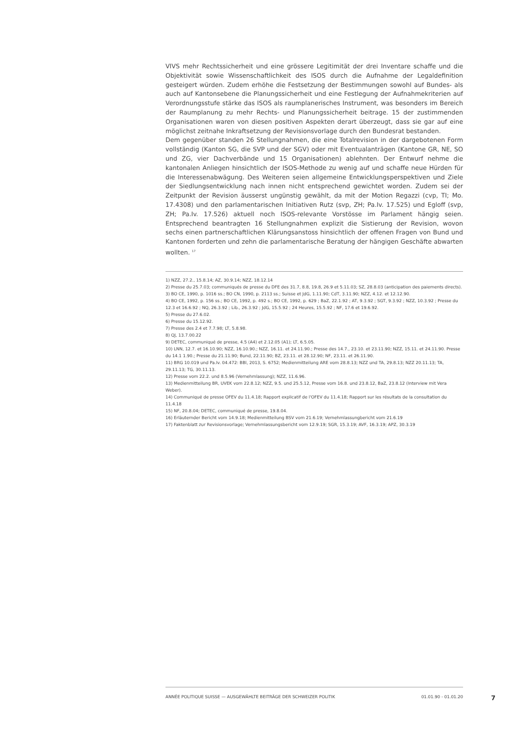VIVS mehr Rechtssicherheit und eine grössere Legitimität der drei Inventare schaffe und die Objektivität sowie Wissenschaftlichkeit des ISOS durch die Aufnahme der Legaldefinition gesteigert würden. Zudem erhöhe die Festsetzung der Bestimmungen sowohl auf Bundes- als auch auf Kantonsebene die Planungssicherheit und eine Festlegung der Aufnahmekriterien auf Verordnungsstufe stärke das ISOS als raumplanerisches Instrument, was besonders im Bereich der Raumplanung zu mehr Rechts- und Planungssicherheit beitrage. 15 der zustimmenden Organisationen waren von diesen positiven Aspekten derart überzeugt, dass sie gar auf eine möglichst zeitnahe Inkraftsetzung der Revisionsvorlage durch den Bundesrat bestanden.
Dem gegenüber standen 26 Stellungnahmen, die eine Totalrevision in der dargebotenen Form vollständig (Kanton SG, die SVP und der SGV) oder mit Eventualanträgen (Kantone GR, NE, SO und ZG, vier Dachverbände und 15 Organisationen) ablehnten. Der Entwurf nehme die kantonalen Anliegen hinsichtlich der ISOS-Methode zu wenig auf und schaffe neue Hürden für die Interessenabwägung. Des Weiteren seien allgemeine Entwicklungsperspektiven und Ziele der Siedlungsentwicklung nach innen nicht entsprechend gewichtet worden. Zudem sei der Zeitpunkt der Revision äusserst ungünstig gewählt, da mit der Motion Regazzi (cvp, TI; Mo. 17.4308) und den parlamentarischen Initiativen Rutz (svp, ZH; Pa.Iv. 17.525) und Egloff (svp, ZH; Pa.Iv. 17.526) aktuell noch ISOS-relevante Vorstösse im Parlament hängig seien. Entsprechend beantragten 16 Stellungnahmen explizit die Sistierung der Revision, wovon sechs einen partnerschaftlichen Klärungsanstoss hinsichtlich der offenen Fragen von Bund und Kantonen forderten und zehn die parlamentarische Beratung der hängigen Geschäfte abwarten wollten. <sup>17</sup>
1) NZZ, 27.2., 15.8.14; AZ, 30.9.14; NZZ, 18.12.14
2) Presse du 25.7.03; communiqués de presse du DFE des 31.7, 8.8, 19.8, 26.9 et 5.11.03; SZ, 28.8.03 (anticipation des paiements directs).
3) BO CE, 1990, p. 1016 ss.; BO CN, 1990, p. 2113 ss.; Suisse et JdG, 1.11.90; CdT, 3.11.90; NZZ, 4.12. et 12.12.90.
4) BO CE, 1992, p. 156 ss.; BO CE, 1992, p. 492 s.; BO CE, 1992, p. 629 ; BaZ, 22.1.92 ; AT, 9.3.92 ; SGT, 9.3.92 ; NZZ, 10.3.92 ; Presse du 12.3 et 16.6.92 ; NQ, 26.3.92 ; Lib., 26.3.92 ; JdG, 15.5.92 ; 24 Heures, 15.5.92 ; NF, 17.6 et 19.6.92.
5) Presse du 27.6.02.
6) Presse du 15.12.92.
7) Presse des 2.4 et 7.7.98; LT, 5.8.98.
8) QJ, 13.7.00.22
9) DETEC, communiqué de presse, 4.5 (A4) et 2.12.05 (A1); LT, 6.5.05.
10) LNN, 12.7. et 16.10.90; NZZ, 16.10.90.; NZZ, 16.11. et 24.11.90.; Presse des 14.7., 23.10. et 23.11.90; NZZ, 15.11. et 24.11.90. Presse du 14.1 1.90.; Presse du 21.11.90; Bund, 22.11.90; BZ, 23.11. et 28.12.90; NF, 23.11. et 26.11.90.
11) BRG 10.019 und Pa.Iv. 04.472: BBl, 2013, S. 6752; Medienmitteilung ARE vom 28.8.13; NZZ und TA, 29.8.13; NZZ 20.11.13; TA, 29.11.13; TG, 30.11.13.
12) Presse vom 22.2. und 8.5.96 (Vernehmlassung); NZZ, 11.6.96.
13) Medienmitteilung BR, UVEK vom 22.8.12; NZZ, 9.5. und 25.5.12, Presse vom 16.8. und 23.8.12, BaZ, 23.8.12 (Interview mit Vera Weber).
14) Communiqué de presse OFEV du 11.4.18; Rapport explicatif de l'OFEV du 11.4.18; Rapport sur les résultats de la consultation du 11.4.18
15) NF, 20.8.04; DETEC, communiqué de presse, 19.8.04.
16) Erläuternder Bericht vom 14.9.18; Medienmitteilung BSV vom 21.6.19; Vernehmlassungbericht vom 21.6.19
17) Faktenblatt zur Revisionsvorlage; Vernehmlassungsbericht vom 12.9.19; SGR, 15.3.19; AVF, 16.3.19; APZ, 30.3.19
ANNÉE POLITIQUE SUISSE — AUSGEWÄHLTE BEITRÄGE DER SCHWEIZER POLITIK 01.01.90 - 01.01.20
7